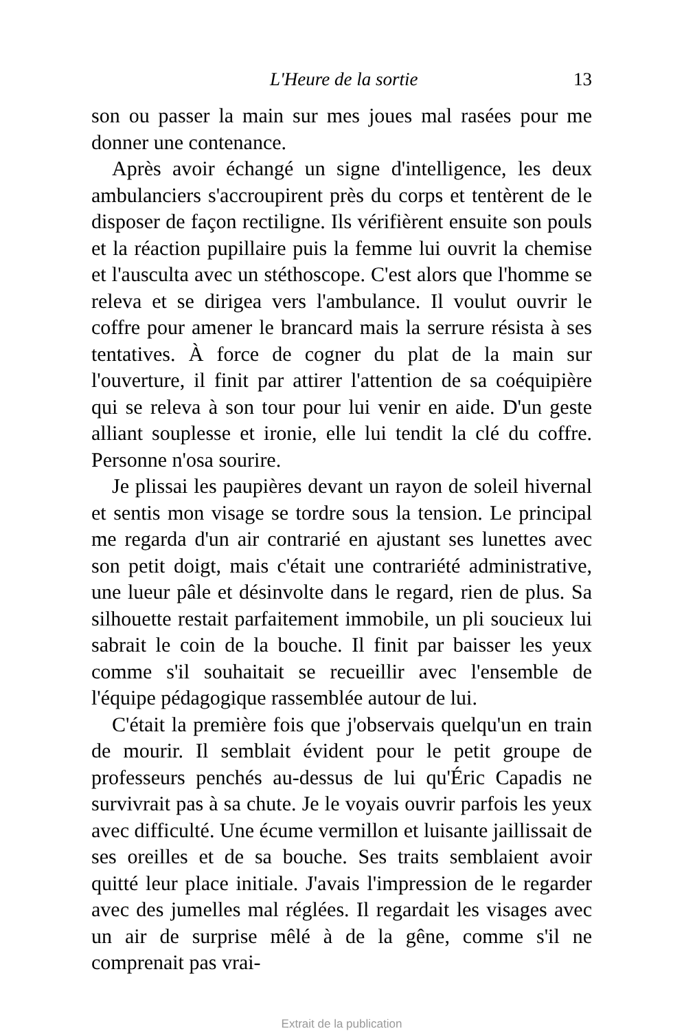L'Heure de la sortie 13
son ou passer la main sur mes joues mal rasées pour me donner une contenance.
Après avoir échangé un signe d'intelligence, les deux ambulanciers s'accroupirent près du corps et tentèrent de le disposer de façon rectiligne. Ils vérifièrent ensuite son pouls et la réaction pupillaire puis la femme lui ouvrit la chemise et l'ausculta avec un stéthoscope. C'est alors que l'homme se releva et se dirigea vers l'ambulance. Il voulut ouvrir le coffre pour amener le brancard mais la serrure résista à ses tentatives. À force de cogner du plat de la main sur l'ouverture, il finit par attirer l'attention de sa coéquipière qui se releva à son tour pour lui venir en aide. D'un geste alliant souplesse et ironie, elle lui tendit la clé du coffre. Personne n'osa sourire.
Je plissai les paupières devant un rayon de soleil hivernal et sentis mon visage se tordre sous la tension. Le principal me regarda d'un air contrarié en ajustant ses lunettes avec son petit doigt, mais c'était une contrariété administrative, une lueur pâle et désinvolte dans le regard, rien de plus. Sa silhouette restait parfaitement immobile, un pli soucieux lui sabrait le coin de la bouche. Il finit par baisser les yeux comme s'il souhaitait se recueillir avec l'ensemble de l'équipe pédagogique rassemblée autour de lui.
C'était la première fois que j'observais quelqu'un en train de mourir. Il semblait évident pour le petit groupe de professeurs penchés au-dessus de lui qu'Éric Capadis ne survivrait pas à sa chute. Je le voyais ouvrir parfois les yeux avec difficulté. Une écume vermillon et luisante jaillissait de ses oreilles et de sa bouche. Ses traits semblaient avoir quitté leur place initiale. J'avais l'impression de le regarder avec des jumelles mal réglées. Il regardait les visages avec un air de surprise mêlé à de la gêne, comme s'il ne comprenait pas vrai-
Extrait de la publication